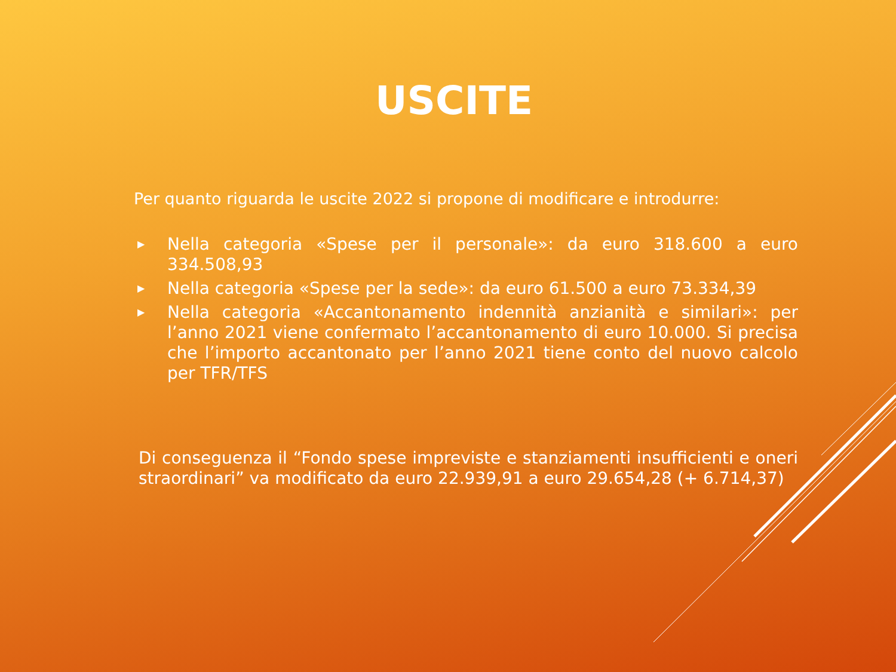USCITE
Per quanto riguarda le uscite 2022 si propone di modificare e introdurre:
▶ Nella categoria «Spese per il personale»: da euro 318.600 a euro 334.508,93
▶ Nella categoria «Spese per la sede»: da euro 61.500 a euro 73.334,39
▶ Nella categoria «Accantonamento indennità anzianità e similari»: per l’anno 2021 viene confermato l’accantonamento di euro 10.000. Si precisa che l’importo accantonato per l’anno 2021 tiene conto del nuovo calcolo per TFR/TFS
Di conseguenza il “Fondo spese impreviste e stanziamenti insufficienti e oneri straordinari” va modificato da euro 22.939,91 a euro 29.654,28 (+ 6.714,37)